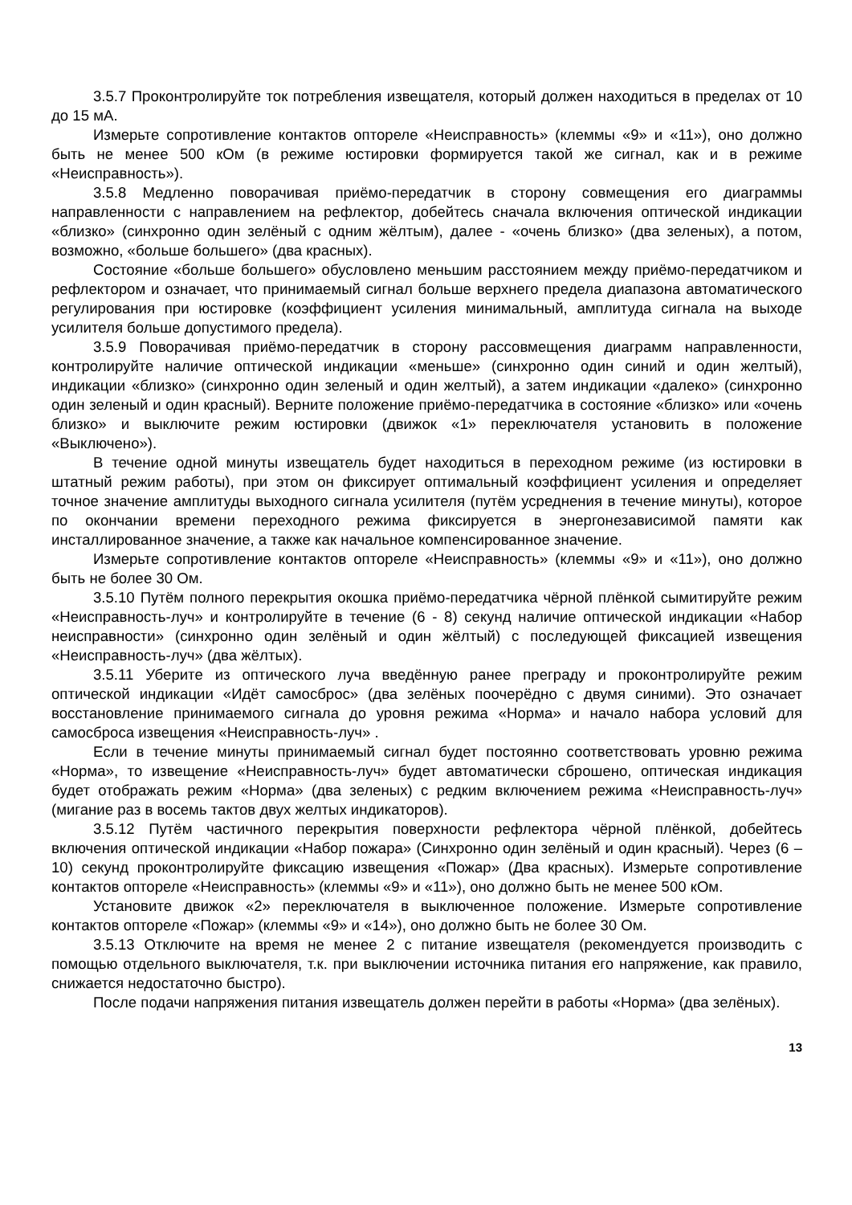3.5.7 Проконтролируйте ток потребления извещателя, который должен находиться в пределах от 10 до 15 мА.
Измерьте сопротивление контактов оптореле «Неисправность» (клеммы «9» и «11»), оно должно быть не менее 500 кОм (в режиме юстировки формируется такой же сигнал, как и в режиме «Неисправность»).
3.5.8 Медленно поворачивая приёмо-передатчик в сторону совмещения его диаграммы направленности с направлением на рефлектор, добейтесь сначала включения оптической индикации «близко» (синхронно один зелёный с одним жёлтым), далее - «очень близко» (два зеленых), а потом, возможно, «больше большего» (два красных).
Состояние «больше большего» обусловлено меньшим расстоянием между приёмо-передатчиком и рефлектором и означает, что принимаемый сигнал больше верхнего предела диапазона автоматического регулирования при юстировке (коэффициент усиления минимальный, амплитуда сигнала на выходе усилителя больше допустимого предела).
3.5.9 Поворачивая приёмо-передатчик в сторону рассовмещения диаграмм направленности, контролируйте наличие оптической индикации «меньше» (синхронно один синий и один желтый), индикации «близко» (синхронно один зеленый и один желтый), а затем индикации «далеко» (синхронно один зеленый и один красный). Верните положение приёмо-передатчика в состояние «близко» или «очень близко» и выключите режим юстировки (движок «1» переключателя установить в положение «Выключено»).
В течение одной минуты извещатель будет находиться в переходном режиме (из юстировки в штатный режим работы), при этом он фиксирует оптимальный коэффициент усиления и определяет точное значение амплитуды выходного сигнала усилителя (путём усреднения в течение минуты), которое по окончании времени переходного режима фиксируется в энергонезависимой памяти как инсталлированное значение, а также как начальное компенсированное значение.
Измерьте сопротивление контактов оптореле «Неисправность» (клеммы «9» и «11»), оно должно быть не более 30 Ом.
3.5.10 Путём полного перекрытия окошка приёмо-передатчика чёрной плёнкой сымитируйте режим «Неисправность-луч» и контролируйте в течение (6 - 8) секунд наличие оптической индикации «Набор неисправности» (синхронно один зелёный и один жёлтый) с последующей фиксацией извещения «Неисправность-луч» (два жёлтых).
3.5.11 Уберите из оптического луча введённую ранее преграду и проконтролируйте режим оптической индикации «Идёт самосброс» (два зелёных поочерёдно с двумя синими). Это означает восстановление принимаемого сигнала до уровня режима «Норма» и начало набора условий для самосброса извещения «Неисправность-луч» .
Если в течение минуты принимаемый сигнал будет постоянно соответствовать уровню режима «Норма», то извещение «Неисправность-луч» будет автоматически сброшено, оптическая индикация будет отображать режим «Норма» (два зеленых) с редким включением режима «Неисправность-луч» (мигание раз в восемь тактов двух желтых индикаторов).
3.5.12 Путём частичного перекрытия поверхности рефлектора чёрной плёнкой, добейтесь включения оптической индикации «Набор пожара» (Синхронно один зелёный и один красный). Через (6 – 10) секунд проконтролируйте фиксацию извещения «Пожар» (Два красных). Измерьте сопротивление контактов оптореле «Неисправность» (клеммы «9» и «11»), оно должно быть не менее 500 кОм.
Установите движок «2» переключателя в выключенное положение. Измерьте сопротивление контактов оптореле «Пожар» (клеммы «9» и «14»), оно должно быть не более 30 Ом.
3.5.13 Отключите на время не менее 2 с питание извещателя (рекомендуется производить с помощью отдельного выключателя, т.к. при выключении источника питания его напряжение, как правило, снижается недостаточно быстро).
После подачи напряжения питания извещатель должен перейти в работы «Норма» (два зелёных).
13